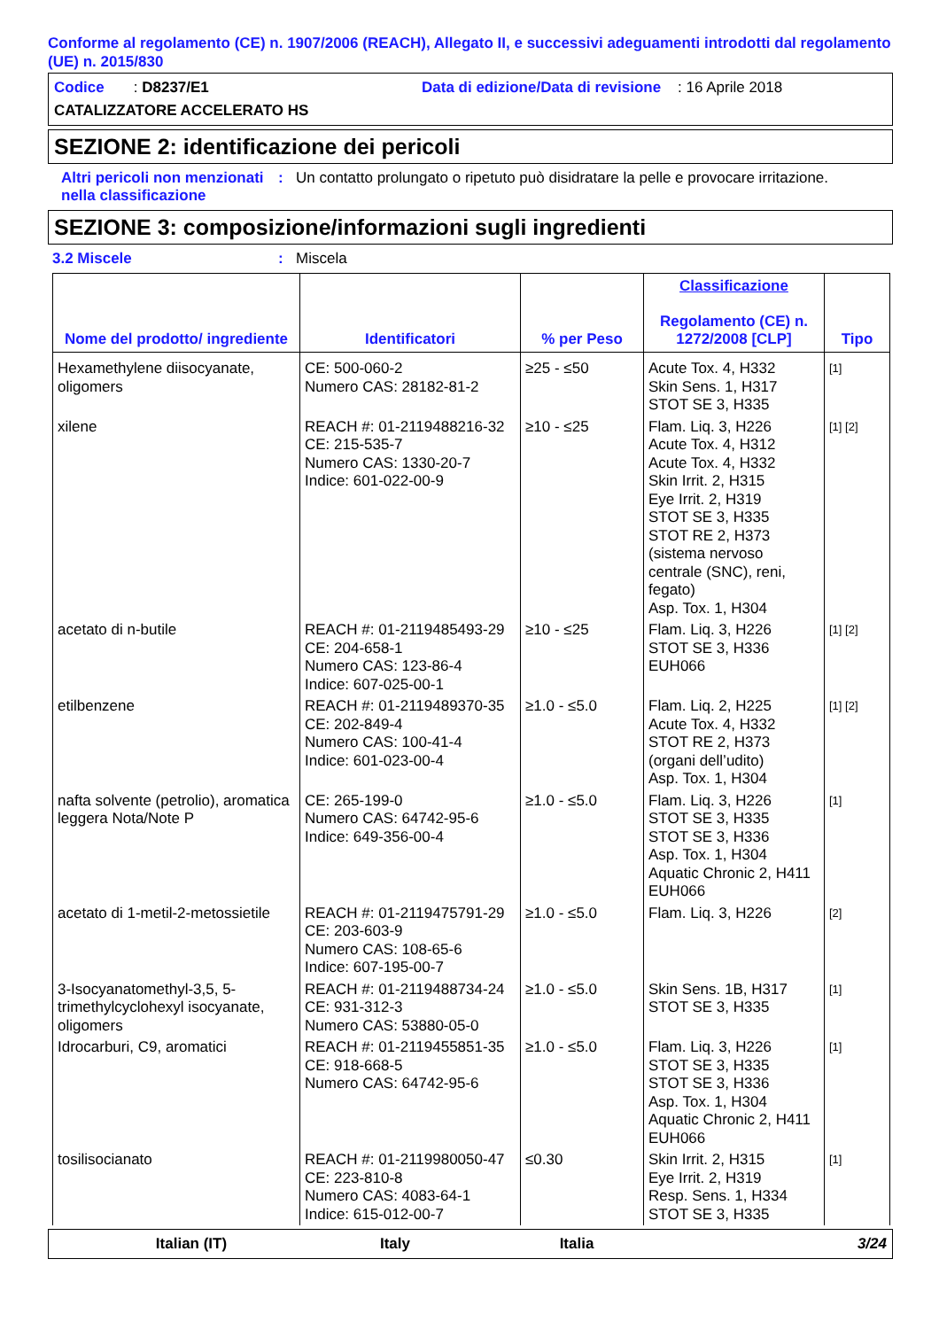Conforme al regolamento (CE) n. 1907/2006 (REACH), Allegato II, e successivi adeguamenti introdotti dal regolamento (UE) n. 2015/830
Codice : D8237/E1 Data di edizione/Data di revisione : 16 Aprile 2018
CATALIZZATORE ACCELERATO HS
SEZIONE 2: identificazione dei pericoli
Altri pericoli non menzionati nella classificazione: Un contatto prolungato o ripetuto può disidratare la pelle e provocare irritazione.
SEZIONE 3: composizione/informazioni sugli ingredienti
3.2 Miscele: Miscela
| Nome del prodotto/ ingrediente | Identificatori | % per Peso | Classificazione Regolamento (CE) n. 1272/2008 [CLP] | Tipo |
| --- | --- | --- | --- | --- |
| Hexamethylene diisocyanate, oligomers | CE: 500-060-2 Numero CAS: 28182-81-2 | ≥25 - ≤50 | Acute Tox. 4, H332 Skin Sens. 1, H317 STOT SE 3, H335 | [1] |
| xilene | REACH #: 01-2119488216-32 CE: 215-535-7 Numero CAS: 1330-20-7 Indice: 601-022-00-9 | ≥10 - ≤25 | Flam. Liq. 3, H226 Acute Tox. 4, H312 Acute Tox. 4, H332 Skin Irrit. 2, H315 Eye Irrit. 2, H319 STOT SE 3, H335 STOT RE 2, H373 (sistema nervoso centrale (SNC), reni, fegato) Asp. Tox. 1, H304 | [1] [2] |
| acetato di n-butile | REACH #: 01-2119485493-29 CE: 204-658-1 Numero CAS: 123-86-4 Indice: 607-025-00-1 | ≥10 - ≤25 | Flam. Liq. 3, H226 STOT SE 3, H336 EUH066 | [1] [2] |
| etilbenzene | REACH #: 01-2119489370-35 CE: 202-849-4 Numero CAS: 100-41-4 Indice: 601-023-00-4 | ≥1.0 - ≤5.0 | Flam. Liq. 2, H225 Acute Tox. 4, H332 STOT RE 2, H373 (organi dell’udito) Asp. Tox. 1, H304 | [1] [2] |
| nafta solvente (petrolio), aromatica leggera Nota/Note P | CE: 265-199-0 Numero CAS: 64742-95-6 Indice: 649-356-00-4 | ≥1.0 - ≤5.0 | Flam. Liq. 3, H226 STOT SE 3, H335 STOT SE 3, H336 Asp. Tox. 1, H304 Aquatic Chronic 2, H411 EUH066 | [1] |
| acetato di 1-metil-2-metossietile | REACH #: 01-2119475791-29 CE: 203-603-9 Numero CAS: 108-65-6 Indice: 607-195-00-7 | ≥1.0 - ≤5.0 | Flam. Liq. 3, H226 | [2] |
| 3-Isocyanatomethyl-3,5, 5-trimethylcyclohexyl isocyanate, oligomers | REACH #: 01-2119488734-24 CE: 931-312-3 Numero CAS: 53880-05-0 | ≥1.0 - ≤5.0 | Skin Sens. 1B, H317 STOT SE 3, H335 | [1] |
| Idrocarburi, C9, aromatici | REACH #: 01-2119455851-35 CE: 918-668-5 Numero CAS: 64742-95-6 | ≥1.0 - ≤5.0 | Flam. Liq. 3, H226 STOT SE 3, H335 STOT SE 3, H336 Asp. Tox. 1, H304 Aquatic Chronic 2, H411 EUH066 | [1] |
| tosilisocianato | REACH #: 01-2119980050-47 CE: 223-810-8 Numero CAS: 4083-64-1 Indice: 615-012-00-7 | ≤0.30 | Skin Irrit. 2, H315 Eye Irrit. 2, H319 Resp. Sens. 1, H334 STOT SE 3, H335 | [1] |
Italian (IT) Italy Italia 3/24